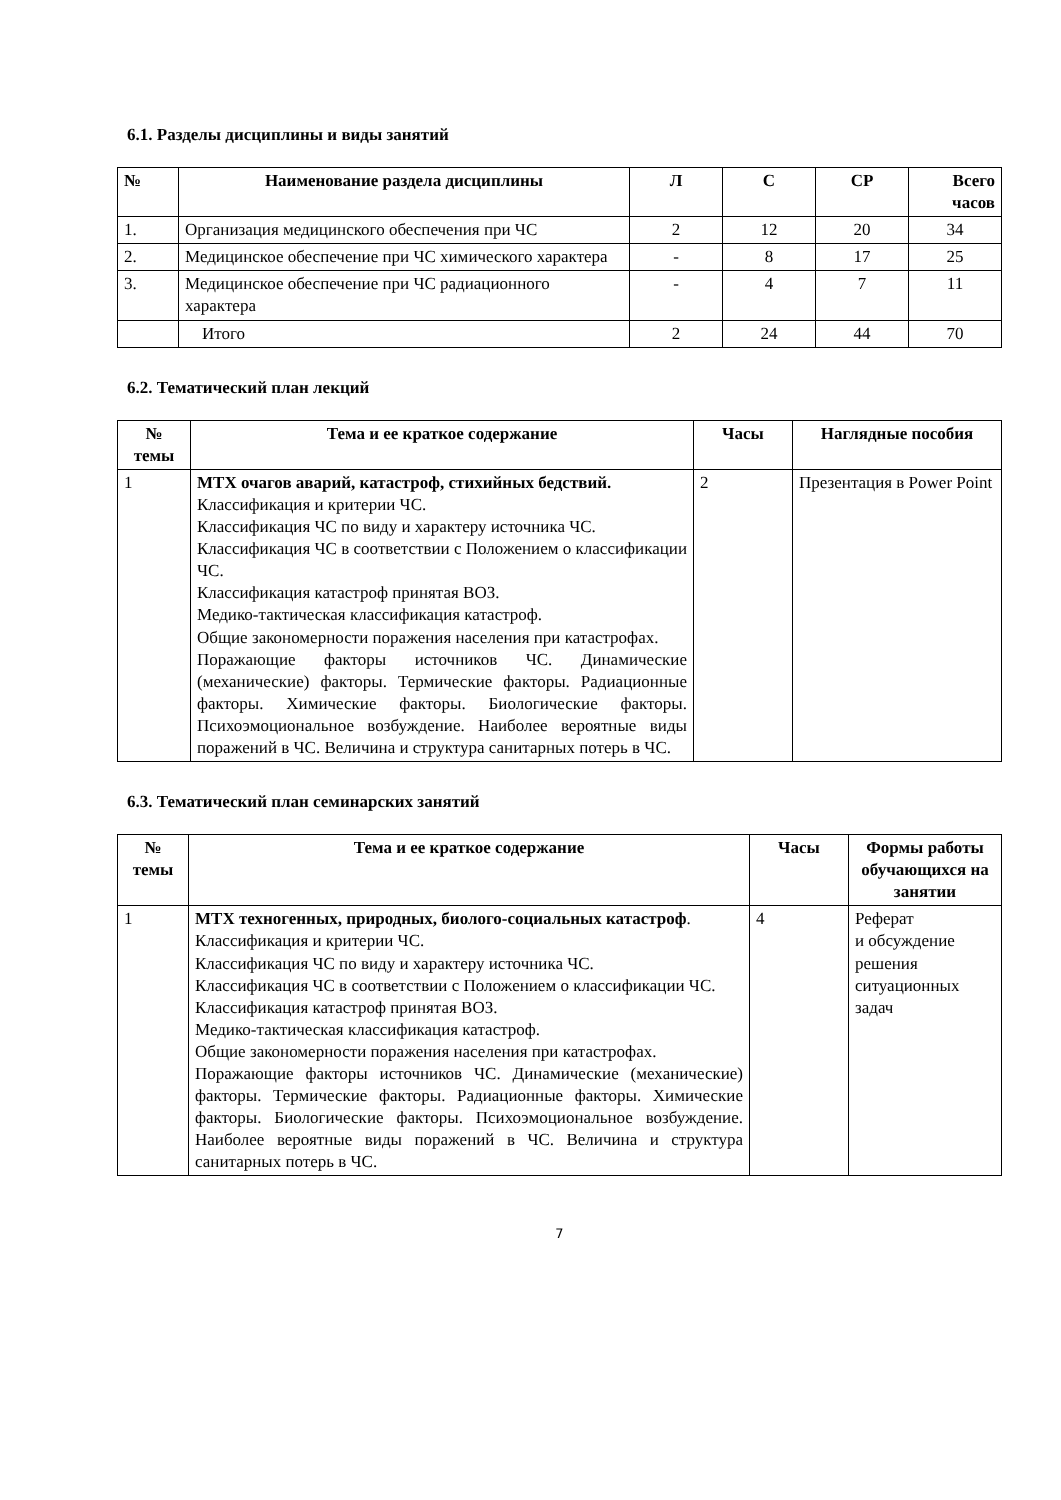6.1. Разделы дисциплины и виды занятий
| № | Наименование раздела дисциплины | Л | С | СР | Всего часов |
| --- | --- | --- | --- | --- | --- |
| 1. | Организация медицинского обеспечения при ЧС | 2 | 12 | 20 | 34 |
| 2. | Медицинское обеспечение при ЧС химического характера | - | 8 | 17 | 25 |
| 3. | Медицинское обеспечение при ЧС радиационного характера | - | 4 | 7 | 11 |
| | Итого | 2 | 24 | 44 | 70 |
6.2. Тематический план лекций
| № темы | Тема и ее краткое содержание | Часы | Наглядные пособия |
| --- | --- | --- | --- |
| 1 | МТХ очагов аварий, катастроф, стихийных бедствий. Классификация и критерии ЧС. Классификация ЧС по виду и характеру источника ЧС. Классификация ЧС в соответствии с Положением о классификации ЧС. Классификация катастроф принятая ВОЗ. Медико-тактическая классификация катастроф. Общие закономерности поражения населения при катастрофах. Поражающие факторы источников ЧС. Динамические (механические) факторы. Термические факторы. Радиационные факторы. Химические факторы. Биологические факторы. Психоэмоциональное возбуждение. Наиболее вероятные виды поражений в ЧС. Величина и структура санитарных потерь в ЧС. | 2 | Презентация в Power Point |
6.3. Тематический план семинарских занятий
| № темы | Тема и ее краткое содержание | Часы | Формы работы обучающихся на занятии |
| --- | --- | --- | --- |
| 1 | МТХ техногенных, природных, биолого-социальных катастроф . Классификация и критерии ЧС. Классификация ЧС по виду и характеру источника ЧС. Классификация ЧС в соответствии с Положением о классификации ЧС. Классификация катастроф принятая ВОЗ. Медико-тактическая классификация катастроф. Общие закономерности поражения населения при катастрофах. Поражающие факторы источников ЧС. Динамические (механические) факторы. Термические факторы. Радиационные факторы. Химические факторы. Биологические факторы. Психоэмоциональное возбуждение. Наиболее вероятные виды поражений в ЧС. Величина и структура санитарных потерь в ЧС. | 4 | Реферат и обсуждение решения ситуационных задач |
7